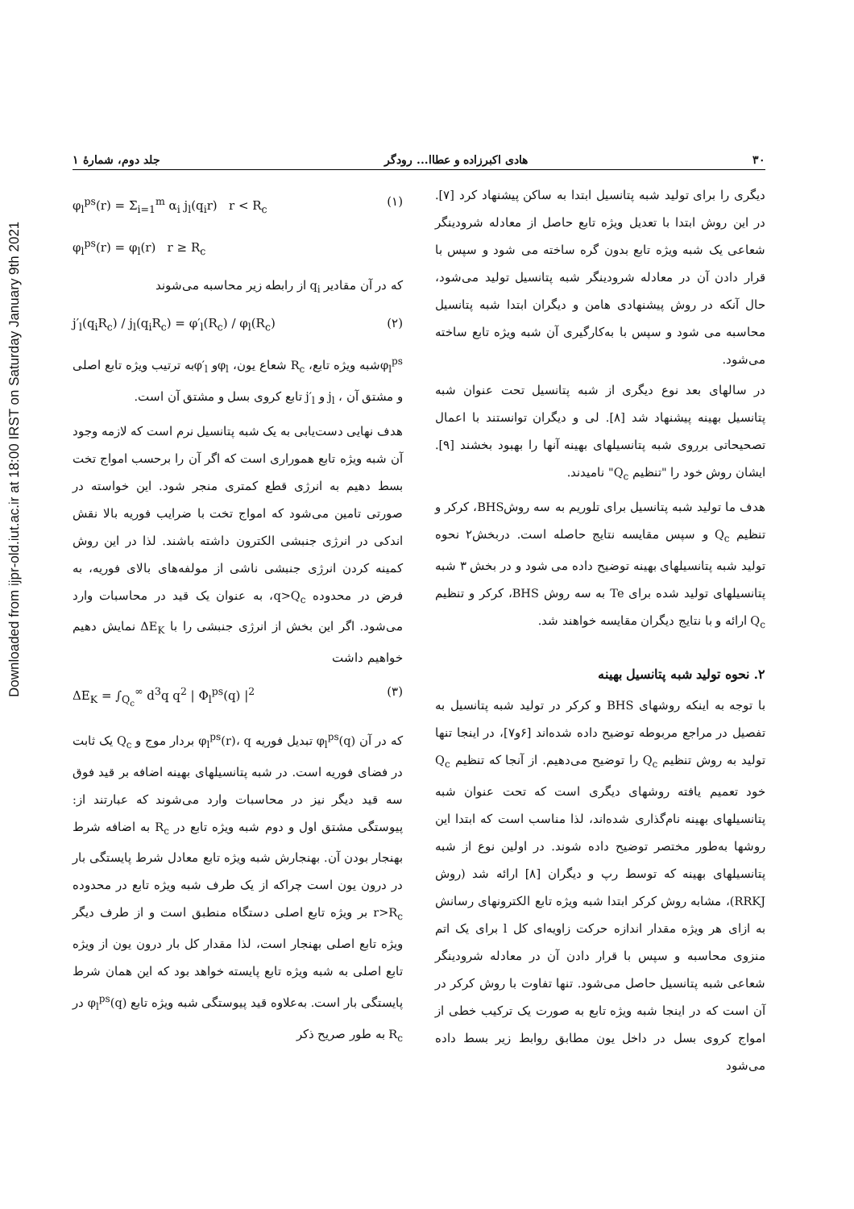Downloaded from ijpr-old.iut.ac.ir at 18:00 IRST on Saturday January 9th 2021
۳۰ هادی اکبرزاده و عطاا... رودگر جلد دوم، شمارهٔ ۱
دیگری را برای تولید شبه پتانسیل ابتدا به ساکن پیشنهاد کرد [۷]. در این روش ابتدا با تعدیل ویژه تابع حاصل از معادله شرودینگر شعاعی یک شبه ویژه تابع بدون گره ساخته می شود و سپس با قرار دادن آن در معادله شرودینگر شبه پتانسیل تولید می‌شود، حال آنکه در روش پیشنهادی هامن و دیگران ابتدا شبه پتانسیل محاسبه می شود و سپس با به‌کارگیری آن شبه ویژه تابع ساخته می‌شود.
در سالهای بعد نوع دیگری از شبه پتانسیل تحت عنوان شبه پتانسیل بهینه پیشنهاد شد [۸]. لی و دیگران توانستند با اعمال تصحیحاتی برروی شبه پتانسیلهای بهینه آنها را بهبود بخشند [۹]. ایشان روش خود را "تنظیم Q<sub>c</sub>" نامیدند.
هدف ما تولید شبه پتانسیل برای تلوریم به سه روشBHS، کرکر و تنظیم Q<sub>c</sub> و سپس مقایسه نتایج حاصله است. دربخش۲ نحوه تولید شبه پتانسیلهای بهینه توضیح داده می شود و در بخش ۳ شبه پتانسیلهای تولید شده برای Te به سه روش BHS، کرکر و تنظیم Q<sub>c</sub> ارائه و با نتایج دیگران مقایسه خواهند شد.
۲. نحوه تولید شبه پتانسیل بهینه
با توجه به اینکه روشهای BHS و کرکر در تولید شبه پتانسیل به تفصیل در مراجع مربوطه توضیح داده شده‌اند [۶و۷]، در اینجا تنها تولید به روش تنظیم Q<sub>c</sub> را توضیح می‌دهیم. از آنجا که تنظیم Q<sub>c</sub> خود تعمیم یافته روشهای دیگری است که تحت عنوان شبه پتانسیلهای بهینه نام‌گذاری شده‌اند، لذا مناسب است که ابتدا این روشها به‌طور مختصر توضیح داده شوند. در اولین نوع از شبه پتانسیلهای بهینه که توسط رپ و دیگران [۸] ارائه شد (روش RRKJ)، مشابه روش کرکر ابتدا شبه ویژه تابع الکترونهای رسانش به ازای هر ویژه مقدار اندازه حرکت زاویه‌ای کل l برای یک اتم منزوی محاسبه و سپس با قرار دادن آن در معادله شرودینگر شعاعی شبه پتانسیل حاصل می‌شود. تنها تفاوت با روش کرکر در آن است که در اینجا شبه ویژه تابع به صورت یک ترکیب خطی از امواج کروی بسل در داخل یون مطابق روابط زیر بسط داده می‌شود
φ<sub>l</sub><sup>ps</sup>(r) = Σ<sub>i=1</sub><sup>m</sup> α<sub>i</sub> j<sub>l</sub>(q<sub>i</sub>r) r < R<sub>c</sub> (۱)
φ<sub>l</sub><sup>ps</sup>(r) = φ<sub>l</sub>(r) r ≥ R<sub>c</sub>
که در آن مقادیر q<sub>i</sub> از رابطه زیر محاسبه می‌شوند
j′<sub>l</sub>(q<sub>i</sub>R<sub>c</sub>) / j<sub>l</sub>(q<sub>i</sub>R<sub>c</sub>) = φ′<sub>l</sub>(R<sub>c</sub>) / φ<sub>l</sub>(R<sub>c</sub>) (۲)
φ<sub>l</sub><sup>ps</sup>شبه ویژه تابع، R<sub>c</sub> شعاع یون، φ<sub>l</sub>و φ′<sub>l</sub>به ترتیب ویژه تابع اصلی و مشتق آن ، j<sub>l</sub> و j′<sub>l</sub> تابع کروی بسل و مشتق آن است.
هدف نهایی دست‌یابی به یک شبه پتانسیل نرم است که لازمه وجود آن شبه ویژه تابع هموراری است که اگر آن را برحسب امواج تخت بسط دهیم به انرژی قطع کمتری منجر شود. این خواسته در صورتی تامین می‌شود که امواج تخت با ضرایب فوریه بالا نقش اندکی در انرژی جنبشی الکترون داشته باشند. لذا در این روش کمینه کردن انرژی جنبشی ناشی از مولفه‌های بالای فوریه، به فرض در محدوده q>Q<sub>c</sub>، به عنوان یک قید در محاسبات وارد می‌شود. اگر این بخش از انرژی جنبشی را با ΔE<sub>K</sub> نمایش دهیم خواهیم داشت
ΔE<sub>K</sub> = ∫<sub>Q<sub>c</sub></sub><sup>∞</sup> d<sup>3</sup>q q<sup>2</sup> | Φ<sub>l</sub><sup>ps</sup>(q) |<sup>2</sup> (۳)
که در آن φ<sub>l</sub><sup>ps</sup>(q) تبدیل فوریه φ<sub>l</sub><sup>ps</sup>(r)، q بردار موج و Q<sub>c</sub> یک ثابت در فضای فوریه است. در شبه پتانسیلهای بهینه اضافه بر قید فوق سه قید دیگر نیز در محاسبات وارد می‌شوند که عبارتند از: پیوستگی مشتق اول و دوم شبه ویژه تابع در R<sub>c</sub> به اضافه شرط بهنجار بودن آن. بهنجارش شبه ویژه تابع معادل شرط پایستگی بار در درون یون است چراکه از یک طرف شبه ویژه تابع در محدوده r>R<sub>c</sub> بر ویژه تابع اصلی دستگاه منطبق است و از طرف دیگر ویژه تابع اصلی بهنجار است، لذا مقدار کل بار درون یون از ویژه تابع اصلی به شبه ویژه تابع پایسته خواهد بود که این همان شرط پایستگی بار است. به‌علاوه قید پیوستگی شبه ویژه تابع φ<sub>l</sub><sup>ps</sup>(q) در R<sub>c</sub> به طور صریح ذکر